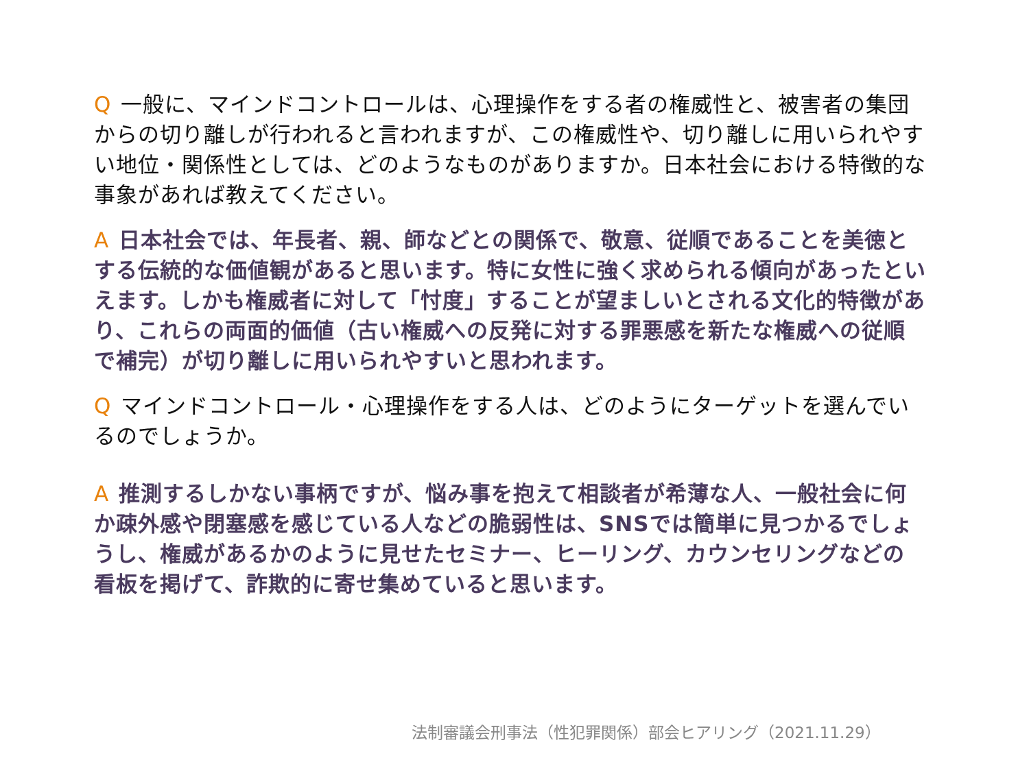Q一般に、マインドコントロールは、心理操作をする者の権威性と、被害者の集団からの切り離しが行われると言われますが、この権威性や、切り離しに用いられやすい地位・関係性としては、どのようなものがありますか。日本社会における特徴的な事象があれば教えてください。
A日本社会では、年長者、親、師などとの関係で、敬意、従順であることを美徳とする伝統的な価値観があると思います。特に女性に強く求められる傾向があったといえます。しかも権威者に対して「忖度」することが望ましいとされる文化的特徴があり、これらの両面的価値（古い権威への反発に対する罪悪感を新たな権威への従順で補完）が切り離しに用いられやすいと思われます。
Qマインドコントロール・心理操作をする人は、どのようにターゲットを選んでいるのでしょうか。
A推測するしかない事柄ですが、悩み事を抱えて相談者が希薄な人、一般社会に何か疎外感や閉塞感を感じている人などの脆弱性は、SNSでは簡単に見つかるでしょうし、権威があるかのように見せたセミナー、ヒーリング、カウンセリングなどの看板を掲げて、詐欺的に寄せ集めていると思います。
法制審議会刑事法（性犯罪関係）部会ヒアリング（2021.11.29）